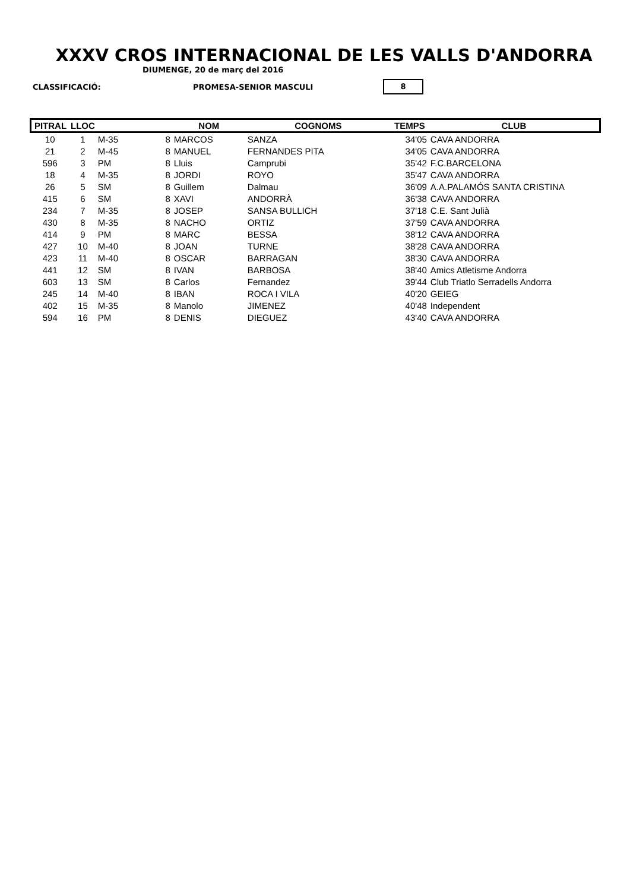XXXV CROS INTERNACIONAL DE LES VALLS D'ANDORRA
DIUMENGE, 20 de març del 2016
CLASSIFICACIÓ: PROMESA-SENIOR MASCULI 8
| PITRAL | LLOC | | | NOM | COGNOMS | TEMPS | CLUB |
| --- | --- | --- | --- | --- | --- | --- | --- |
| 10 | 1 | M-35 | 8 | MARCOS | SANZA | 34'05 | CAVA ANDORRA |
| 21 | 2 | M-45 | 8 | MANUEL | FERNANDES PITA | 34'05 | CAVA ANDORRA |
| 596 | 3 | PM | 8 | Lluis | Camprubi | 35'42 | F.C.BARCELONA |
| 18 | 4 | M-35 | 8 | JORDI | ROYO | 35'47 | CAVA ANDORRA |
| 26 | 5 | SM | 8 | Guillem | Dalmau | 36'09 | A.A.PALAMÓS SANTA CRISTINA |
| 415 | 6 | SM | 8 | XAVI | ANDORRÀ | 36'38 | CAVA ANDORRA |
| 234 | 7 | M-35 | 8 | JOSEP | SANSA BULLICH | 37'18 | C.E. Sant Julià |
| 430 | 8 | M-35 | 8 | NACHO | ORTIZ | 37'59 | CAVA ANDORRA |
| 414 | 9 | PM | 8 | MARC | BESSA | 38'12 | CAVA ANDORRA |
| 427 | 10 | M-40 | 8 | JOAN | TURNE | 38'28 | CAVA ANDORRA |
| 423 | 11 | M-40 | 8 | OSCAR | BARRAGAN | 38'30 | CAVA ANDORRA |
| 441 | 12 | SM | 8 | IVAN | BARBOSA | 38'40 | Amics Atletisme Andorra |
| 603 | 13 | SM | 8 | Carlos | Fernandez | 39'44 | Club Triatlo Serradells Andorra |
| 245 | 14 | M-40 | 8 | IBAN | ROCA I VILA | 40'20 | GEIEG |
| 402 | 15 | M-35 | 8 | Manolo | JIMENEZ | 40'48 | Independent |
| 594 | 16 | PM | 8 | DENIS | DIEGUEZ | 43'40 | CAVA ANDORRA |